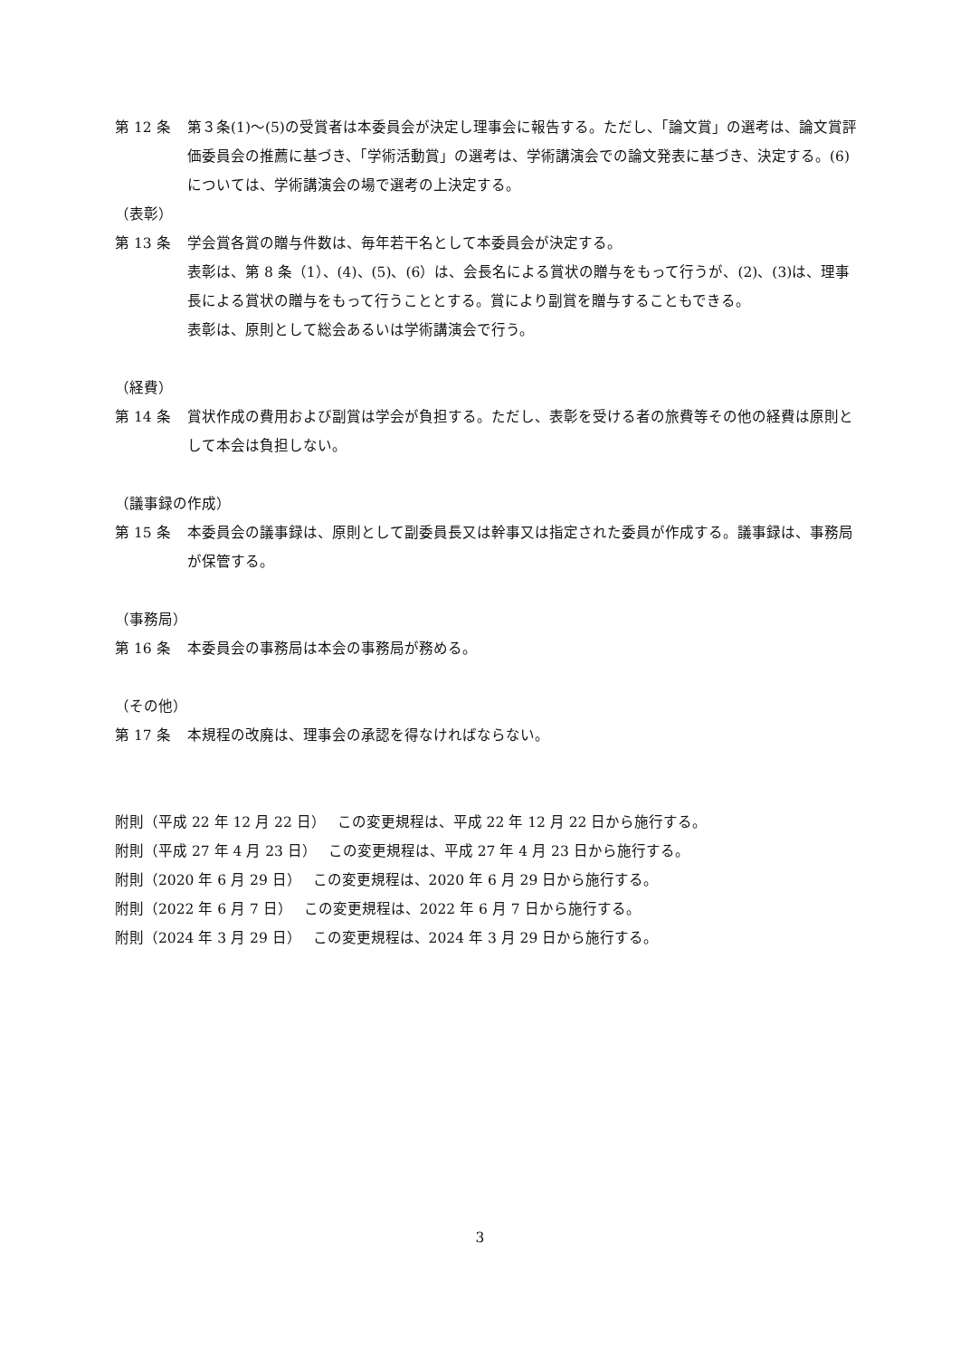第 12 条 第３条(1)～(5)の受賞者は本委員会が決定し理事会に報告する。ただし、「論文賞」の選考は、論文賞評価委員会の推薦に基づき、「学術活動賞」の選考は、学術講演会での論文発表に基づき、決定する。(6)については、学術講演会の場で選考の上決定する。
（表彰）
第 13 条 学会賞各賞の贈与件数は、毎年若干名として本委員会が決定する。
表彰は、第 8 条（1）、(4)、(5)、(6）は、会長名による賞状の贈与をもって行うが、(2)、(3)は、理事長による賞状の贈与をもって行うこととする。賞により副賞を贈与することもできる。
表彰は、原則として総会あるいは学術講演会で行う。
（経費）
第 14 条 賞状作成の費用および副賞は学会が負担する。ただし、表彰を受ける者の旅費等その他の経費は原則として本会は負担しない。
（議事録の作成）
第 15 条 本委員会の議事録は、原則として副委員長又は幹事又は指定された委員が作成する。議事録は、事務局が保管する。
（事務局）
第 16 条 本委員会の事務局は本会の事務局が務める。
（その他）
第 17 条 本規程の改廃は、理事会の承認を得なければならない。
附則（平成 22 年 12 月 22 日）　 この変更規程は、平成 22 年 12 月 22 日から施行する。
附則（平成 27 年 4 月 23 日）　 この変更規程は、平成 27 年 4 月 23 日から施行する。
附則（2020 年 6 月 29 日）　 この変更規程は、2020 年 6 月 29 日から施行する。
附則（2022 年 6 月 7 日）　 この変更規程は、2022 年 6 月 7 日から施行する。
附則（2024 年 3 月 29 日）　 この変更規程は、2024 年 3 月 29 日から施行する。
3